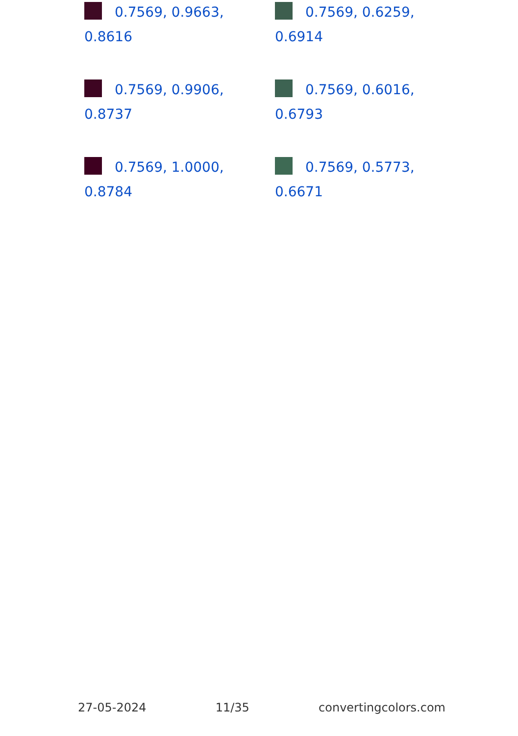0.7569, 0.9663, 0.8616
0.7569, 0.6259, 0.6914
0.7569, 0.9906, 0.8737
0.7569, 0.6016, 0.6793
0.7569, 1.0000, 0.8784
0.7569, 0.5773, 0.6671
27-05-2024 11/35 convertingcolors.com